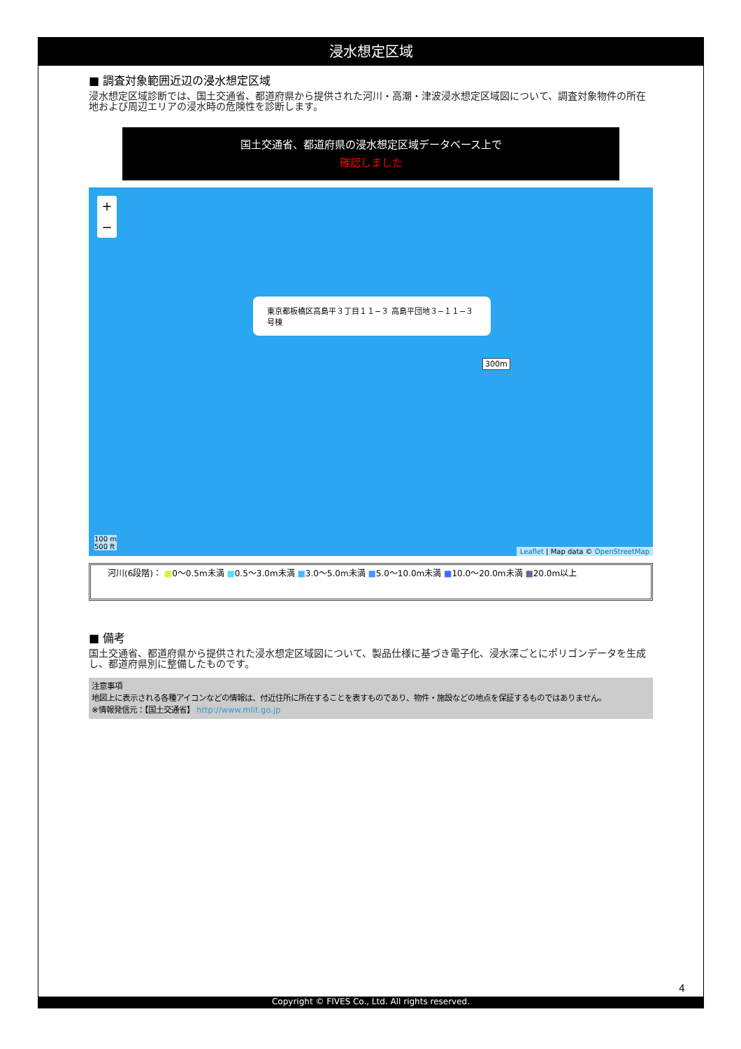浸水想定区域
■ 調査対象範囲近辺の浸水想定区域
浸水想定区域診断では、国土交通省、都道府県から提供された河川・高潮・津波浸水想定区域図について、調査対象物件の所在地および周辺エリアの浸水時の危険性を診断します。
国土交通省、都道府県の浸水想定区域データベース上で
確認しました
+
−
東京都板橋区高島平３丁目１１−３ 高島平団地３−１１−３号棟
300m
100 m
500 ft
Leaflet | Map data © OpenStreetMap
河川(6段階)： ■0〜0.5m未満 ■0.5〜3.0m未満 ■3.0〜5.0m未満 ■5.0〜10.0m未満 ■10.0〜20.0m未満 ■20.0m以上
■ 備考
国土交通省、都道府県から提供された浸水想定区域図について、製品仕様に基づき電子化、浸水深ごとにポリゴンデータを生成し、都道府県別に整備したものです。
注意事項
地図上に表示される各種アイコンなどの情報は、付近住所に所在することを表すものであり、物件・施設などの地点を保証するものではありません。
※情報発信元：【国土交通省】 http://www.mlit.go.jp
4
Copyright © FIVES Co., Ltd. All rights reserved.